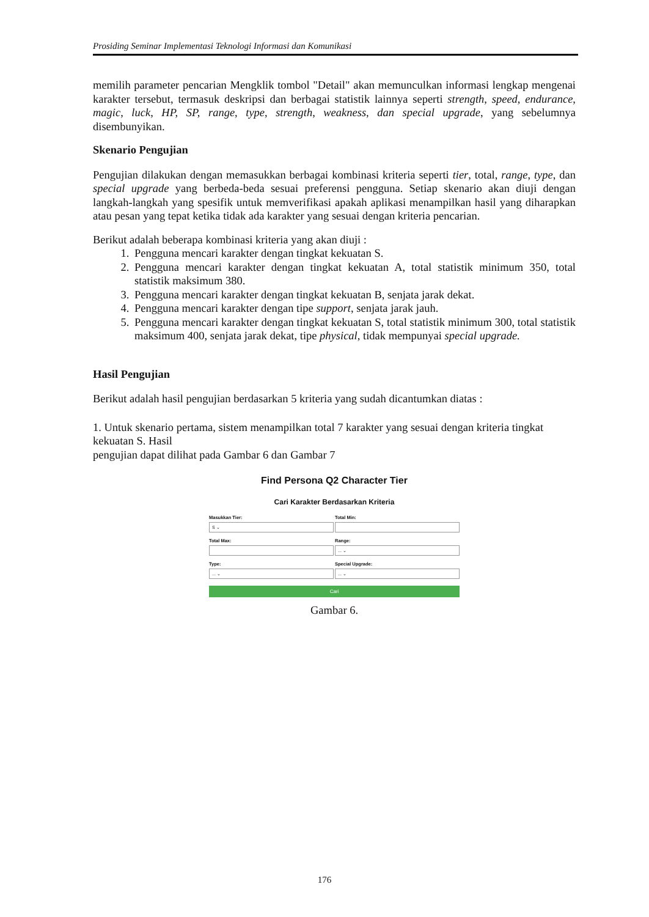Prosiding Seminar Implementasi Teknologi Informasi dan Komunikasi
memilih parameter pencarian Mengklik tombol "Detail" akan memunculkan informasi lengkap mengenai karakter tersebut, termasuk deskripsi dan berbagai statistik lainnya seperti strength, speed, endurance, magic, luck, HP, SP, range, type, strength, weakness, dan special upgrade, yang sebelumnya disembunyikan.
Skenario Pengujian
Pengujian dilakukan dengan memasukkan berbagai kombinasi kriteria seperti tier, total, range, type, dan special upgrade yang berbeda-beda sesuai preferensi pengguna. Setiap skenario akan diuji dengan langkah-langkah yang spesifik untuk memverifikasi apakah aplikasi menampilkan hasil yang diharapkan atau pesan yang tepat ketika tidak ada karakter yang sesuai dengan kriteria pencarian.
Berikut adalah beberapa kombinasi kriteria yang akan diuji :
1. Pengguna mencari karakter dengan tingkat kekuatan S.
2. Pengguna mencari karakter dengan tingkat kekuatan A, total statistik minimum 350, total statistik maksimum 380.
3. Pengguna mencari karakter dengan tingkat kekuatan B, senjata jarak dekat.
4. Pengguna mencari karakter dengan tipe support, senjata jarak jauh.
5. Pengguna mencari karakter dengan tingkat kekuatan S, total statistik minimum 300, total statistik maksimum 400, senjata jarak dekat, tipe physical, tidak mempunyai special upgrade.
Hasil Pengujian
Berikut adalah hasil pengujian berdasarkan 5 kriteria yang sudah dicantumkan diatas :
1. Untuk skenario pertama, sistem menampilkan total 7 karakter yang sesuai dengan kriteria tingkat kekuatan S. Hasil
pengujian dapat dilihat pada Gambar 6 dan Gambar 7
Find Persona Q2 Character Tier
Cari Karakter Berdasarkan Kriteria
Masukkan Tier:
S ⌄
Total Min:
Total Max:
Range:
... ⌄
Type:
... ⌄
Special Upgrade:
... ⌄
Cari
Gambar 6.
176